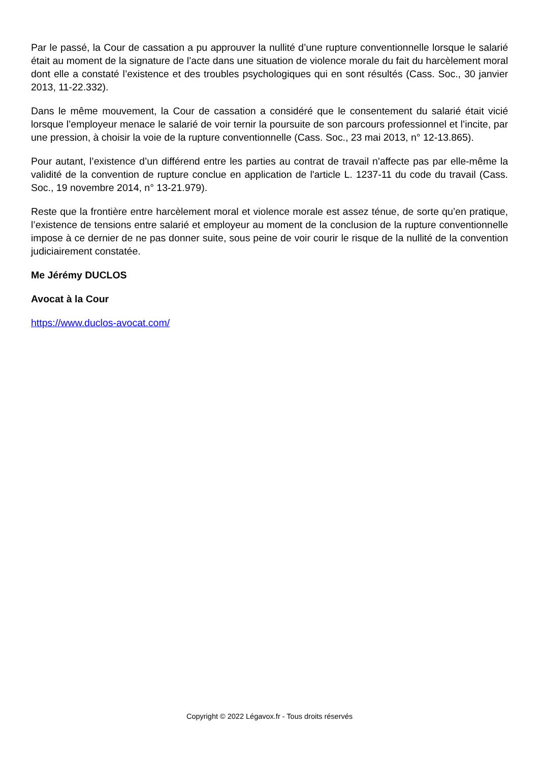Par le passé, la Cour de cassation a pu approuver la nullité d’une rupture conventionnelle lorsque le salarié était au moment de la signature de l’acte dans une situation de violence morale du fait du harcèlement moral dont elle a constaté l’existence et des troubles psychologiques qui en sont résultés (Cass. Soc., 30 janvier 2013, 11-22.332).
Dans le même mouvement, la Cour de cassation a considéré que le consentement du salarié était vicié lorsque l’employeur menace le salarié de voir ternir la poursuite de son parcours professionnel et l’incite, par une pression, à choisir la voie de la rupture conventionnelle (Cass. Soc., 23 mai 2013, n° 12-13.865).
Pour autant, l’existence d’un différend entre les parties au contrat de travail n'affecte pas par elle-même la validité de la convention de rupture conclue en application de l'article L. 1237-11 du code du travail (Cass. Soc., 19 novembre 2014, n° 13-21.979).
Reste que la frontière entre harcèlement moral et violence morale est assez ténue, de sorte qu’en pratique, l’existence de tensions entre salarié et employeur au moment de la conclusion de la rupture conventionnelle impose à ce dernier de ne pas donner suite, sous peine de voir courir le risque de la nullité de la convention judiciairement constatée.
Me Jérémy DUCLOS
Avocat à la Cour
https://www.duclos-avocat.com/
Copyright © 2022 Légavox.fr - Tous droits réservés